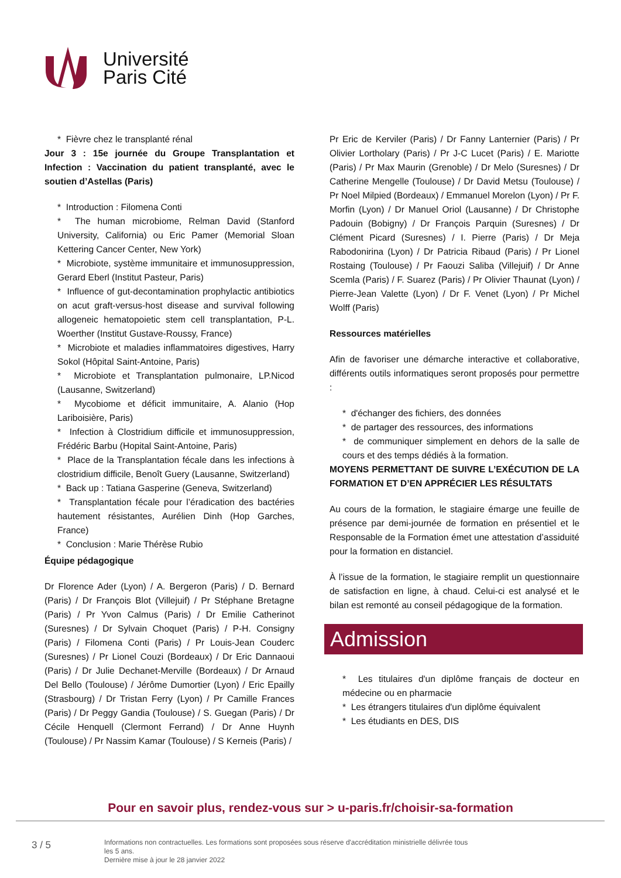Université
Paris Cité
* Fièvre chez le transplanté rénal
Jour 3 : 15e journée du Groupe Transplantation et Infection : Vaccination du patient transplanté, avec le soutien d’Astellas (Paris)
* Introduction : Filomena Conti
* The human microbiome, Relman David (Stanford University, California) ou Eric Pamer (Memorial Sloan Kettering Cancer Center, New York)
* Microbiote, système immunitaire et immunosuppression, Gerard Eberl (Institut Pasteur, Paris)
* Influence of gut-decontamination prophylactic antibiotics on acut graft-versus-host disease and survival following allogeneic hematopoietic stem cell transplantation, P-L. Woerther (Institut Gustave-Roussy, France)
* Microbiote et maladies inflammatoires digestives, Harry Sokol (Hôpital Saint-Antoine, Paris)
* Microbiote et Transplantation pulmonaire, LP.Nicod (Lausanne, Switzerland)
* Mycobiome et déficit immunitaire, A. Alanio (Hop Lariboisière, Paris)
* Infection à Clostridium difficile et immunosuppression, Frédéric Barbu (Hopital Saint-Antoine, Paris)
* Place de la Transplantation fécale dans les infections à clostridium difficile, Benoît Guery (Lausanne, Switzerland)
* Back up : Tatiana Gasperine (Geneva, Switzerland)
* Transplantation fécale pour l’éradication des bactéries hautement résistantes, Aurélien Dinh (Hop Garches, France)
* Conclusion : Marie Thérèse Rubio
Équipe pédagogique
Dr Florence Ader (Lyon) / A. Bergeron (Paris) / D. Bernard (Paris) / Dr François Blot (Villejuif) / Pr Stéphane Bretagne (Paris) / Pr Yvon Calmus (Paris) / Dr Emilie Catherinot (Suresnes) / Dr Sylvain Choquet (Paris) / P-H. Consigny (Paris) / Filomena Conti (Paris) / Pr Louis-Jean Couderc (Suresnes) / Pr Lionel Couzi (Bordeaux) / Dr Eric Dannaoui (Paris) / Dr Julie Dechanet-Merville (Bordeaux) / Dr Arnaud Del Bello (Toulouse) / Jérôme Dumortier (Lyon) / Eric Epailly (Strasbourg) / Dr Tristan Ferry (Lyon) / Pr Camille Frances (Paris) / Dr Peggy Gandia (Toulouse) / S. Guegan (Paris) / Dr Cécile Henquell (Clermont Ferrand) / Dr Anne Huynh (Toulouse) / Pr Nassim Kamar (Toulouse) / S Kerneis (Paris) /
Pr Eric de Kerviler (Paris) / Dr Fanny Lanternier (Paris) / Pr Olivier Lortholary (Paris) / Pr J-C Lucet (Paris) / E. Mariotte (Paris) / Pr Max Maurin (Grenoble) / Dr Melo (Suresnes) / Dr Catherine Mengelle (Toulouse) / Dr David Metsu (Toulouse) / Pr Noel Milpied (Bordeaux) / Emmanuel Morelon (Lyon) / Pr F. Morfin (Lyon) / Dr Manuel Oriol (Lausanne) / Dr Christophe Padouin (Bobigny) / Dr François Parquin (Suresnes) / Dr Clément Picard (Suresnes) / I. Pierre (Paris) / Dr Meja Rabodonirina (Lyon) / Dr Patricia Ribaud (Paris) / Pr Lionel Rostaing (Toulouse) / Pr Faouzi Saliba (Villejuif) / Dr Anne Scemla (Paris) / F. Suarez (Paris) / Pr Olivier Thaunat (Lyon) / Pierre-Jean Valette (Lyon) / Dr F. Venet (Lyon) / Pr Michel Wolff (Paris)
Ressources matérielles
Afin de favoriser une démarche interactive et collaborative, différents outils informatiques seront proposés pour permettre :
* d'échanger des fichiers, des données
* de partager des ressources, des informations
* de communiquer simplement en dehors de la salle de cours et des temps dédiés à la formation.
MOYENS PERMETTANT DE SUIVRE L’EXÉCUTION DE LA FORMATION ET D’EN APPRÉCIER LES RÉSULTATS
Au cours de la formation, le stagiaire émarge une feuille de présence par demi-journée de formation en présentiel et le Responsable de la Formation émet une attestation d’assiduité pour la formation en distanciel.
À l’issue de la formation, le stagiaire remplit un questionnaire de satisfaction en ligne, à chaud. Celui-ci est analysé et le bilan est remonté au conseil pédagogique de la formation.
Admission
* Les titulaires d'un diplôme français de docteur en médecine ou en pharmacie
* Les étrangers titulaires d'un diplôme équivalent
* Les étudiants en DES, DIS
Pour en savoir plus, rendez-vous sur > u-paris.fr/choisir-sa-formation
3 / 5
Informations non contractuelles. Les formations sont proposées sous réserve d'accréditation ministrielle délivrée tous les 5 ans.
Dernière mise à jour le 28 janvier 2022